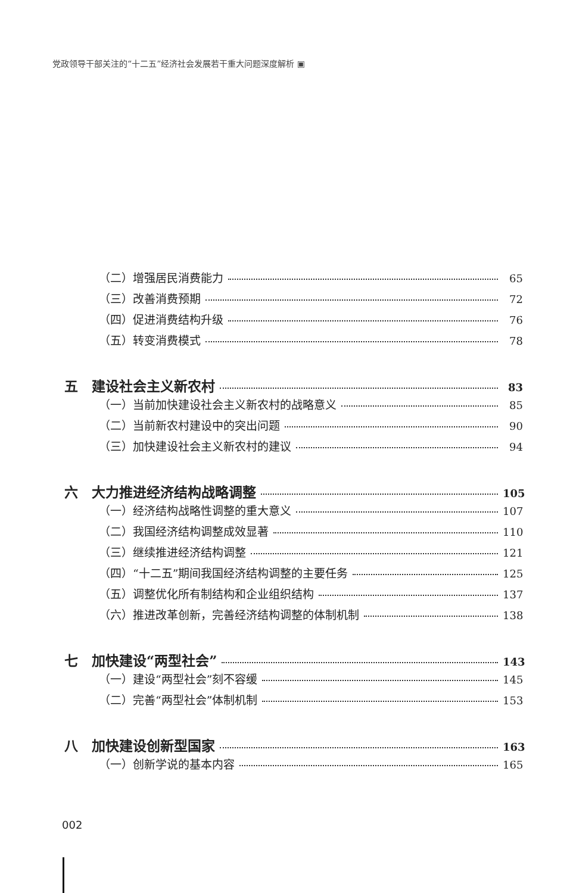党政领导干部关注的“十二五”经济社会发展若干重大问题深度解析 ▣
（二）增强居民消费能力 65
（三）改善消费预期 72
（四）促进消费结构升级 76
（五）转变消费模式 78
五　建设社会主义新农村 83
（一）当前加快建设社会主义新农村的战略意义 85
（二）当前新农村建设中的突出问题 90
（三）加快建设社会主义新农村的建议 94
六　大力推进经济结构战略调整 105
（一）经济结构战略性调整的重大意义 107
（二）我国经济结构调整成效显著 110
（三）继续推进经济结构调整 121
（四）“十二五”期间我国经济结构调整的主要任务 125
（五）调整优化所有制结构和企业组织结构 137
（六）推进改革创新，完善经济结构调整的体制机制 138
七　加快建设“两型社会” 143
（一）建设“两型社会”刻不容缓 145
（二）完善“两型社会”体制机制 153
八　加快建设创新型国家 163
（一）创新学说的基本内容 165
002